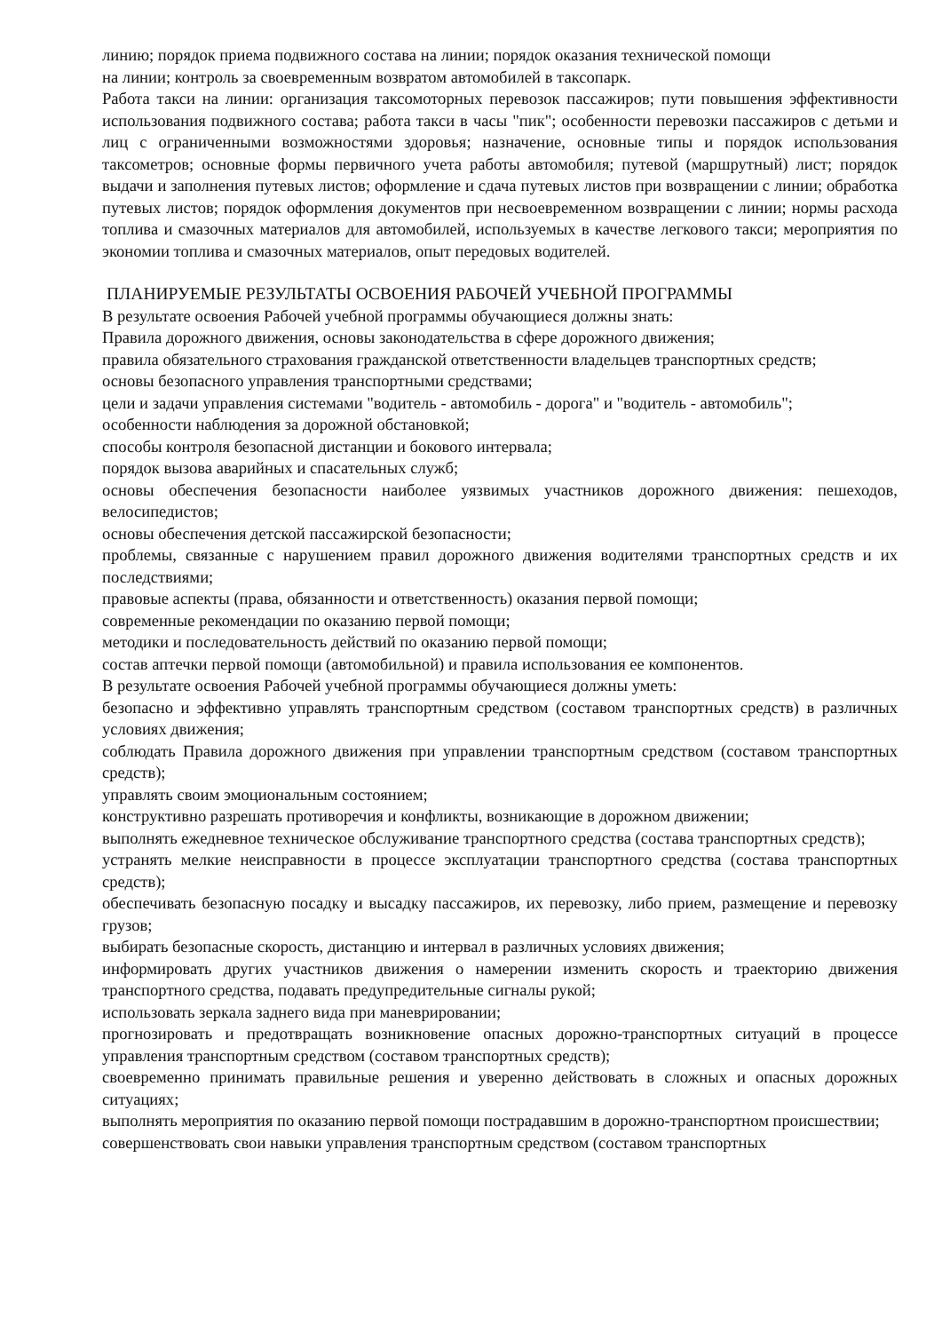линию; порядок приема подвижного состава на линии; порядок оказания технической помощи
на линии; контроль за своевременным возвратом автомобилей в таксопарк.
Работа такси на линии: организация таксомоторных перевозок пассажиров; пути повышения эффективности использования подвижного состава; работа такси в часы "пик"; особенности перевозки пассажиров с детьми и лиц с ограниченными возможностями здоровья; назначение, основные типы и порядок использования таксометров; основные формы первичного учета работы автомобиля; путевой (маршрутный) лист; порядок выдачи и заполнения путевых листов; оформление и сдача путевых листов при возвращении с линии; обработка путевых листов; порядок оформления документов при несвоевременном возвращении с линии; нормы расхода топлива и смазочных материалов для автомобилей, используемых в качестве легкового такси; мероприятия по экономии топлива и смазочных материалов, опыт передовых водителей.
ПЛАНИРУЕМЫЕ РЕЗУЛЬТАТЫ ОСВОЕНИЯ РАБОЧЕЙ УЧЕБНОЙ ПРОГРАММЫ
В результате освоения Рабочей учебной программы обучающиеся должны знать:
Правила дорожного движения, основы законодательства в сфере дорожного движения;
правила обязательного страхования гражданской ответственности владельцев транспортных средств;
основы безопасного управления транспортными средствами;
цели и задачи управления системами "водитель - автомобиль - дорога" и "водитель - автомобиль";
особенности наблюдения за дорожной обстановкой;
способы контроля безопасной дистанции и бокового интервала;
порядок вызова аварийных и спасательных служб;
основы обеспечения безопасности наиболее уязвимых участников дорожного движения: пешеходов, велосипедистов;
основы обеспечения детской пассажирской безопасности;
проблемы, связанные с нарушением правил дорожного движения водителями транспортных средств и их последствиями;
правовые аспекты (права, обязанности и ответственность) оказания первой помощи;
современные рекомендации по оказанию первой помощи;
методики и последовательность действий по оказанию первой помощи;
состав аптечки первой помощи (автомобильной) и правила использования ее компонентов.
В результате освоения Рабочей учебной программы обучающиеся должны уметь:
безопасно и эффективно управлять транспортным средством (составом транспортных средств) в различных условиях движения;
соблюдать Правила дорожного движения при управлении транспортным средством (составом транспортных средств);
управлять своим эмоциональным состоянием;
конструктивно разрешать противоречия и конфликты, возникающие в дорожном движении;
выполнять ежедневное техническое обслуживание транспортного средства (состава транспортных средств);
устранять мелкие неисправности в процессе эксплуатации транспортного средства (состава транспортных средств);
обеспечивать безопасную посадку и высадку пассажиров, их перевозку, либо прием, размещение и перевозку грузов;
выбирать безопасные скорость, дистанцию и интервал в различных условиях движения;
информировать других участников движения о намерении изменить скорость и траекторию движения транспортного средства, подавать предупредительные сигналы рукой;
использовать зеркала заднего вида при маневрировании;
прогнозировать и предотвращать возникновение опасных дорожно-транспортных ситуаций в процессе управления транспортным средством (составом транспортных средств);
своевременно принимать правильные решения и уверенно действовать в сложных и опасных дорожных ситуациях;
выполнять мероприятия по оказанию первой помощи пострадавшим в дорожно-транспортном происшествии;
совершенствовать свои навыки управления транспортным средством (составом транспортных